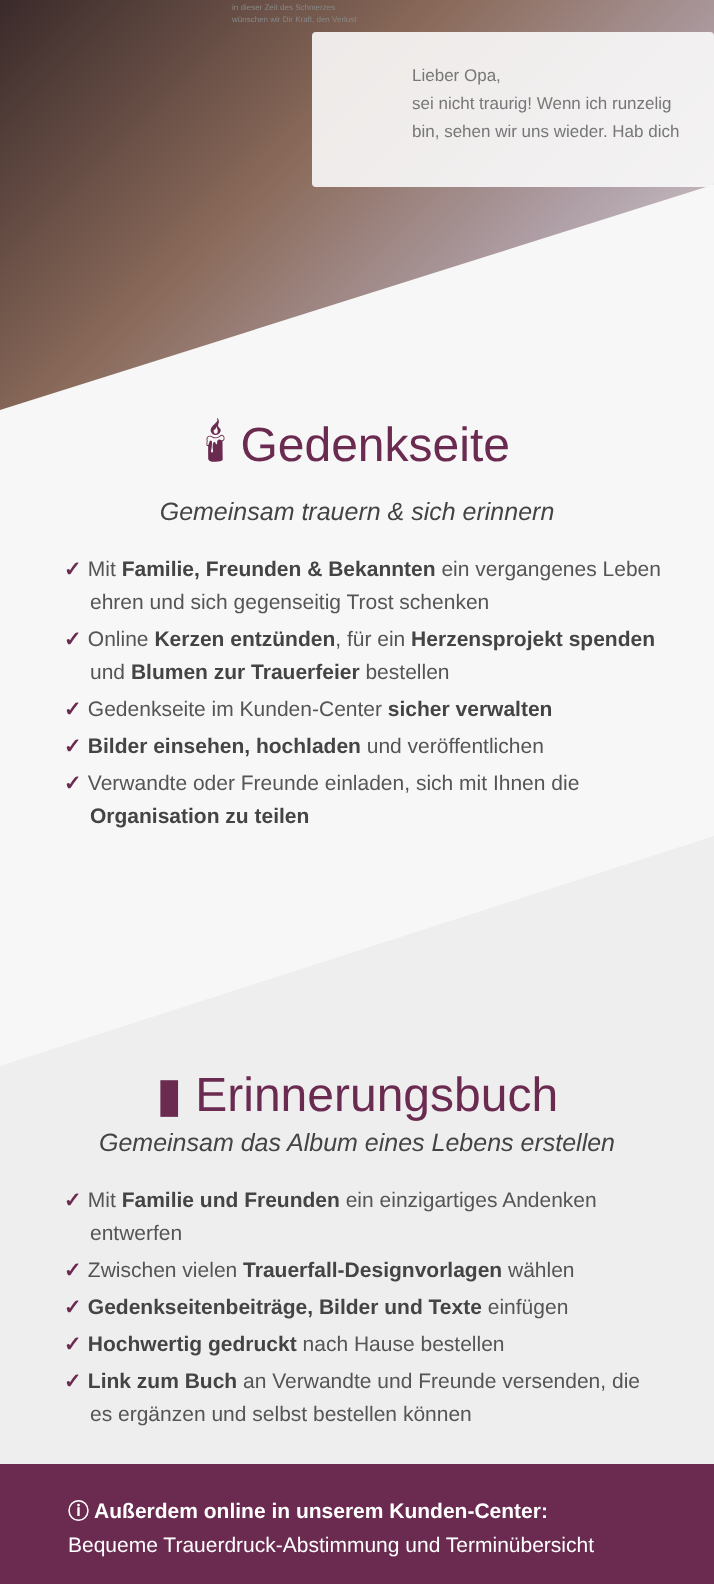in dieser Zeit des Schmerzes
wünschen wir Dir Kraft, den Verlust
Lieber Opa,
sei nicht traurig! Wenn ich runzelig
bin, sehen wir uns wieder. Hab dich
🕯 Gedenkseite
Gemeinsam trauern & sich erinnern
✓ Mit Familie, Freunden & Bekannten ein vergangenes Leben ehren und sich gegenseitig Trost schenken
✓ Online Kerzen entzünden, für ein Herzensprojekt spenden und Blumen zur Trauerfeier bestellen
✓ Gedenkseite im Kunden-Center sicher verwalten
✓ Bilder einsehen, hochladen und veröffentlichen
✓ Verwandte oder Freunde einladen, sich mit Ihnen die Organisation zu teilen
▮ Erinnerungsbuch
Gemeinsam das Album eines Lebens erstellen
✓ Mit Familie und Freunden ein einzigartiges Andenken entwerfen
✓ Zwischen vielen Trauerfall-Designvorlagen wählen
✓ Gedenkseitenbeiträge, Bilder und Texte einfügen
✓ Hochwertig gedruckt nach Hause bestellen
✓ Link zum Buch an Verwandte und Freunde versenden, die es ergänzen und selbst bestellen können
ⓘ Außerdem online in unserem Kunden-Center:
Bequeme Trauerdruck-Abstimmung und Terminübersicht